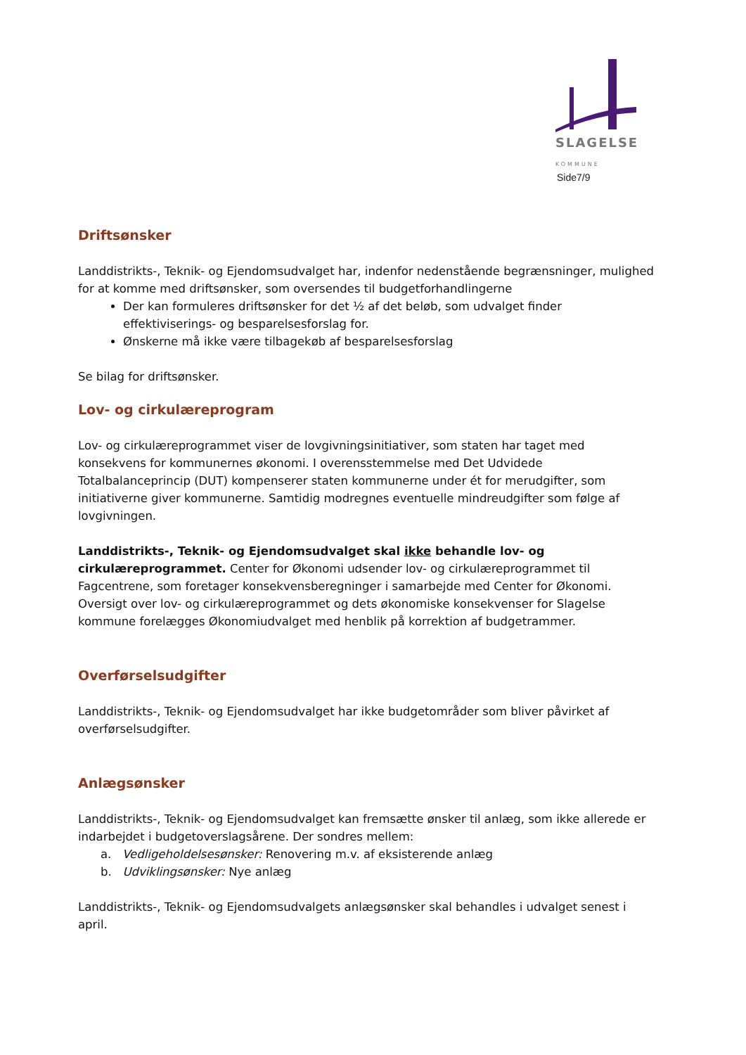SLAGELSE
KOMMUNE
Side7/9
Driftsønsker
Landdistrikts-, Teknik- og Ejendomsudvalget har, indenfor nedenstående begrænsninger, mulighed for at komme med driftsønsker, som oversendes til budgetforhandlingerne
Der kan formuleres driftsønsker for det ½ af det beløb, som udvalget finder effektiviserings- og besparelsesforslag for.
Ønskerne må ikke være tilbagekøb af besparelsesforslag
Se bilag for driftsønsker.
Lov- og cirkulæreprogram
Lov- og cirkulæreprogrammet viser de lovgivningsinitiativer, som staten har taget med konsekvens for kommunernes økonomi. I overensstemmelse med Det Udvidede Totalbalanceprincip (DUT) kompenserer staten kommunerne under ét for merudgifter, som initiativerne giver kommunerne. Samtidig modregnes eventuelle mindreudgifter som følge af lovgivningen.
Landdistrikts-, Teknik- og Ejendomsudvalget skal ikke behandle lov- og cirkulæreprogrammet. Center for Økonomi udsender lov- og cirkulæreprogrammet til Fagcentrene, som foretager konsekvensberegninger i samarbejde med Center for Økonomi. Oversigt over lov- og cirkulæreprogrammet og dets økonomiske konsekvenser for Slagelse kommune forelægges Økonomiudvalget med henblik på korrektion af budgetrammer.
Overførselsudgifter
Landdistrikts-, Teknik- og Ejendomsudvalget har ikke budgetområder som bliver påvirket af overførselsudgifter.
Anlægsønsker
Landdistrikts-, Teknik- og Ejendomsudvalget kan fremsætte ønsker til anlæg, som ikke allerede er indarbejdet i budgetoverslagsårene. Der sondres mellem:
a. Vedligeholdelsesønsker: Renovering m.v. af eksisterende anlæg
b. Udviklingsønsker: Nye anlæg
Landdistrikts-, Teknik- og Ejendomsudvalgets anlægsønsker skal behandles i udvalget senest i april.